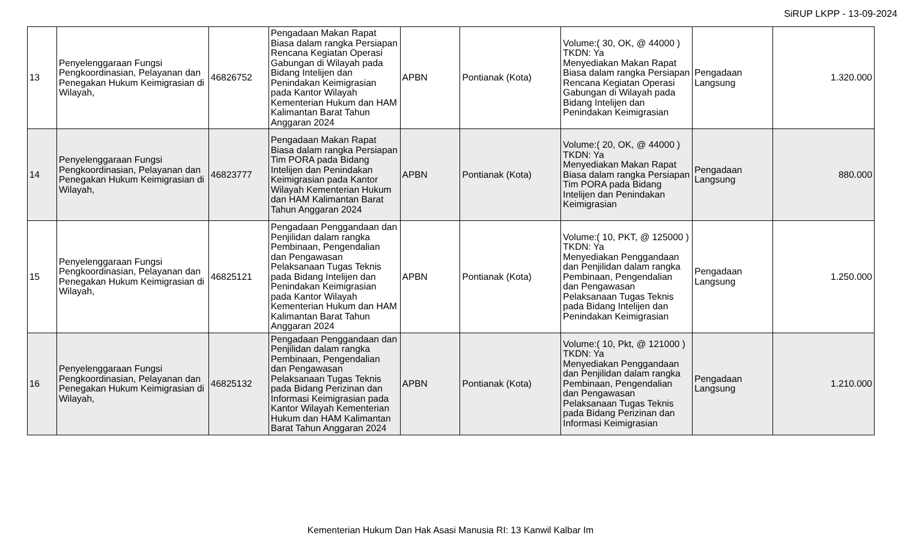SiRUP LKPP - 13-09-2024
| 13 | Penyelenggaraan Fungsi Pengkoordinasian, Pelayanan dan Penegakan Hukum Keimigrasian di Wilayah, | 46826752 | Pengadaan Makan Rapat Biasa dalam rangka Persiapan Rencana Kegiatan Operasi Gabungan di Wilayah pada Bidang Intelijen dan Penindakan Keimigrasian pada Kantor Wilayah Kementerian Hukum dan HAM Kalimantan Barat Tahun Anggaran 2024 | APBN | Pontianak (Kota) | Volume:( 30, OK, @ 44000 ) TKDN: Ya Menyediakan Makan Rapat Biasa dalam rangka Persiapan Rencana Kegiatan Operasi Gabungan di Wilayah pada Bidang Intelijen dan Penindakan Keimigrasian | Pengadaan Langsung | 1.320.000 |
| 14 | Penyelenggaraan Fungsi Pengkoordinasian, Pelayanan dan Penegakan Hukum Keimigrasian di Wilayah, | 46823777 | Pengadaan Makan Rapat Biasa dalam rangka Persiapan Tim PORA pada Bidang Intelijen dan Penindakan Keimigrasian pada Kantor Wilayah Kementerian Hukum dan HAM Kalimantan Barat Tahun Anggaran 2024 | APBN | Pontianak (Kota) | Volume:( 20, OK, @ 44000 ) TKDN: Ya Menyediakan Makan Rapat Biasa dalam rangka Persiapan Tim PORA pada Bidang Intelijen dan Penindakan Keimigrasian | Pengadaan Langsung | 880.000 |
| 15 | Penyelenggaraan Fungsi Pengkoordinasian, Pelayanan dan Penegakan Hukum Keimigrasian di Wilayah, | 46825121 | Pengadaan Penggandaan dan Penjilidan dalam rangka Pembinaan, Pengendalian dan Pengawasan Pelaksanaan Tugas Teknis pada Bidang Intelijen dan Penindakan Keimigrasian pada Kantor Wilayah Kementerian Hukum dan HAM Kalimantan Barat Tahun Anggaran 2024 | APBN | Pontianak (Kota) | Volume:( 10, PKT, @ 125000 ) TKDN: Ya Menyediakan Penggandaan dan Penjilidan dalam rangka Pembinaan, Pengendalian dan Pengawasan Pelaksanaan Tugas Teknis pada Bidang Intelijen dan Penindakan Keimigrasian | Pengadaan Langsung | 1.250.000 |
| 16 | Penyelenggaraan Fungsi Pengkoordinasian, Pelayanan dan Penegakan Hukum Keimigrasian di Wilayah, | 46825132 | Pengadaan Penggandaan dan Penjilidan dalam rangka Pembinaan, Pengendalian dan Pengawasan Pelaksanaan Tugas Teknis pada Bidang Perizinan dan Informasi Keimigrasian pada Kantor Wilayah Kementerian Hukum dan HAM Kalimantan Barat Tahun Anggaran 2024 | APBN | Pontianak (Kota) | Volume:( 10, Pkt, @ 121000 ) TKDN: Ya Menyediakan Penggandaan dan Penjilidan dalam rangka Pembinaan, Pengendalian dan Pengawasan Pelaksanaan Tugas Teknis pada Bidang Perizinan dan Informasi Keimigrasian | Pengadaan Langsung | 1.210.000 |
Kementerian Hukum Dan Hak Asasi Manusia RI: 13 Kanwil Kalbar Im